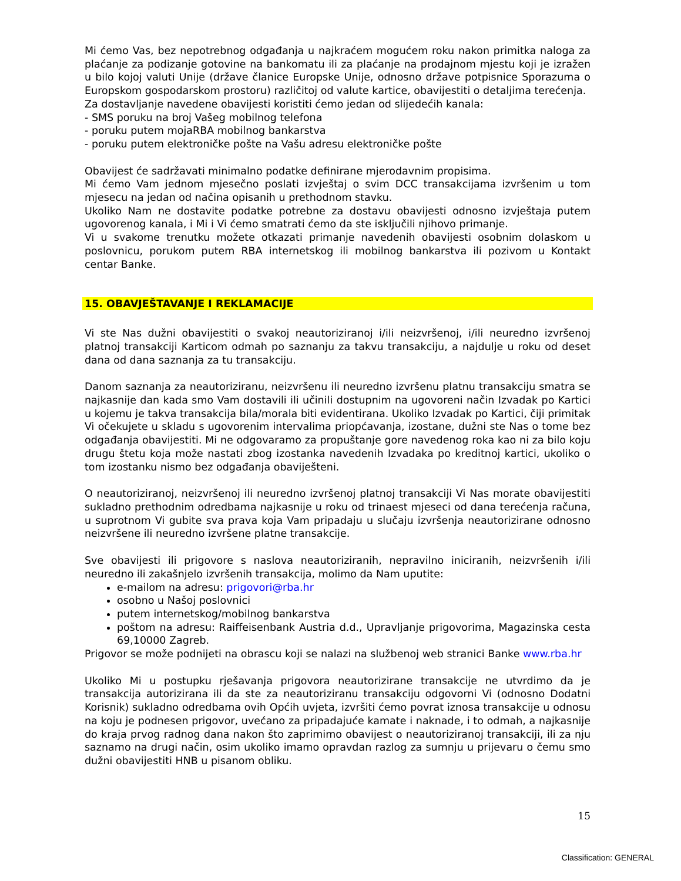Mi ćemo Vas, bez nepotrebnog odgađanja u najkraćem mogućem roku nakon primitka naloga za plaćanje za podizanje gotovine na bankomatu ili za plaćanje na prodajnom mjestu koji je izražen u bilo kojoj valuti Unije (države članice Europske Unije, odnosno države potpisnice Sporazuma o Europskom gospodarskom prostoru) različitoj od valute kartice, obavijestiti o detaljima terećenja.
Za dostavljanje navedene obavijesti koristiti ćemo jedan od slijedećih kanala:
- SMS poruku na broj Vašeg mobilnog telefona
- poruku putem mojaRBA mobilnog bankarstva
- poruku putem elektroničke pošte na Vašu adresu elektroničke pošte
Obavijest će sadržavati minimalno podatke definirane mjerodavnim propisima.
Mi ćemo Vam jednom mjesečno poslati izvještaj o svim DCC transakcijama izvršenim u tom mjesecu na jedan od načina opisanih u prethodnom stavku.
Ukoliko Nam ne dostavite podatke potrebne za dostavu obavijesti odnosno izvještaja putem ugovorenog kanala, i Mi i Vi ćemo smatrati ćemo da ste isključili njihovo primanje.
Vi u svakome trenutku možete otkazati primanje navedenih obavijesti osobnim dolaskom u poslovnicu, porukom putem RBA internetskog ili mobilnog bankarstva ili pozivom u Kontakt centar Banke.
15. OBAVJEŠTAVANJE I REKLAMACIJE
Vi ste Nas dužni obavijestiti o svakoj neautoriziranoj i/ili neizvršenoj, i/ili neuredno izvršenoj platnoj transakciji Karticom odmah po saznanju za takvu transakciju, a najdulje u roku od deset dana od dana saznanja za tu transakciju.
Danom saznanja za neautoriziranu, neizvršenu ili neuredno izvršenu platnu transakciju smatra se najkasnije dan kada smo Vam dostavili ili učinili dostupnim na ugovoreni način Izvadak po Kartici u kojemu je takva transakcija bila/morala biti evidentirana. Ukoliko Izvadak po Kartici, čiji primitak Vi očekujete u skladu s ugovorenim intervalima priopćavanja, izostane, dužni ste Nas o tome bez odgađanja obavijestiti. Mi ne odgovaramo za propuštanje gore navedenog roka kao ni za bilo koju drugu štetu koja može nastati zbog izostanka navedenih Izvadaka po kreditnoj kartici, ukoliko o tom izostanku nismo bez odgađanja obaviješteni.
O neautoriziranoj, neizvršenoj ili neuredno izvršenoj platnoj transakciji Vi Nas morate obavijestiti sukladno prethodnim odredbama najkasnije u roku od trinaest mjeseci od dana terećenja računa, u suprotnom Vi gubite sva prava koja Vam pripadaju u slučaju izvršenja neautorizirane odnosno neizvršene ili neuredno izvršene platne transakcije.
Sve obavijesti ili prigovore s naslova neautoriziranih, nepravilno iniciranih, neizvršenih i/ili neuredno ili zakašnjelo izvršenih transakcija, molimo da Nam uputite:
e-mailom na adresu: prigovori@rba.hr
osobno u Našoj poslovnici
putem internetskog/mobilnog bankarstva
poštom na adresu: Raiffeisenbank Austria d.d., Upravljanje prigovorima, Magazinska cesta 69,10000 Zagreb.
Prigovor se može podnijeti na obrascu koji se nalazi na službenoj web stranici Banke www.rba.hr
Ukoliko Mi u postupku rješavanja prigovora neautorizirane transakcije ne utvrdimo da je transakcija autorizirana ili da ste za neautoriziranu transakciju odgovorni Vi (odnosno Dodatni Korisnik) sukladno odredbama ovih Općih uvjeta, izvršiti ćemo povrat iznosa transakcije u odnosu na koju je podnesen prigovor, uvećano za pripadajuće kamate i naknade, i to odmah, a najkasnije do kraja prvog radnog dana nakon što zaprimimo obavijest o neautoriziranoj transakciji, ili za nju saznamo na drugi način, osim ukoliko imamo opravdan razlog za sumnju u prijevaru o čemu smo dužni obavijestiti HNB u pisanom obliku.
15
Classification: GENERAL